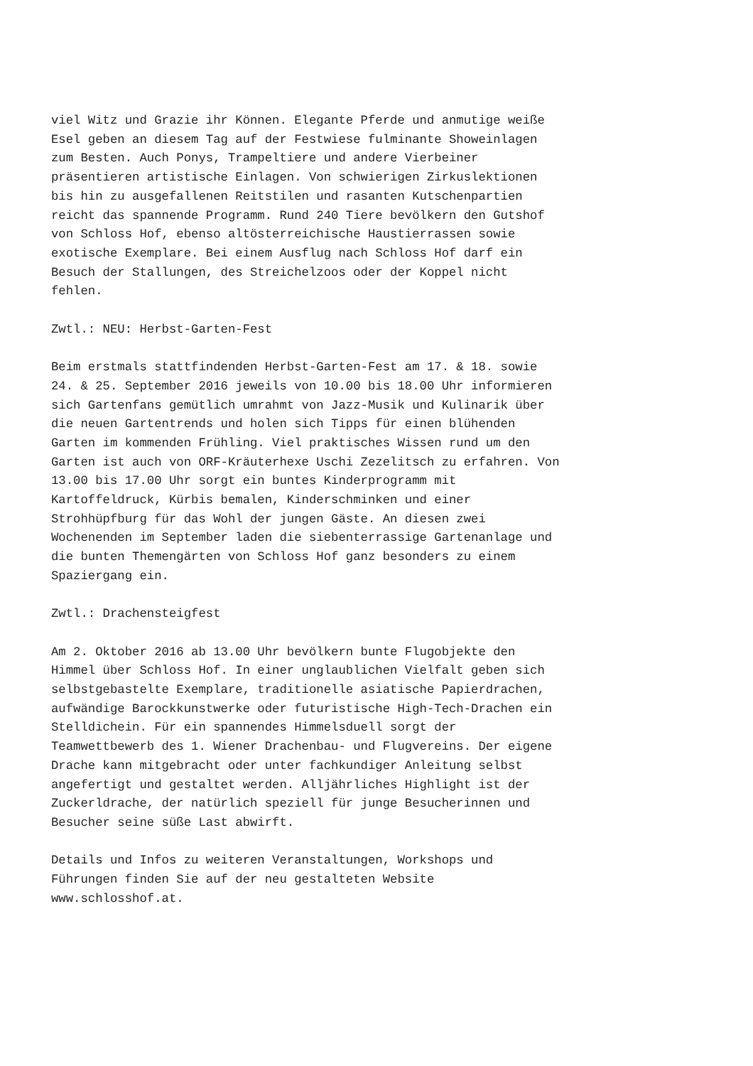viel Witz und Grazie ihr Können. Elegante Pferde und anmutige weiße Esel geben an diesem Tag auf der Festwiese fulminante Showeinlagen zum Besten. Auch Ponys, Trampeltiere und andere Vierbeiner präsentieren artistische Einlagen. Von schwierigen Zirkuslektionen bis hin zu ausgefallenen Reitstilen und rasanten Kutschenpartien reicht das spannende Programm. Rund 240 Tiere bevölkern den Gutshof von Schloss Hof, ebenso altösterreichische Haustierrassen sowie exotische Exemplare. Bei einem Ausflug nach Schloss Hof darf ein Besuch der Stallungen, des Streichelzoos oder der Koppel nicht fehlen.
Zwtl.: NEU: Herbst-Garten-Fest
Beim erstmals stattfindenden Herbst-Garten-Fest am 17. & 18. sowie 24. & 25. September 2016 jeweils von 10.00 bis 18.00 Uhr informieren sich Gartenfans gemütlich umrahmt von Jazz-Musik und Kulinarik über die neuen Gartentrends und holen sich Tipps für einen blühenden Garten im kommenden Frühling. Viel praktisches Wissen rund um den Garten ist auch von ORF-Kräuterhexe Uschi Zezelitsch zu erfahren. Von 13.00 bis 17.00 Uhr sorgt ein buntes Kinderprogramm mit Kartoffeldruck, Kürbis bemalen, Kinderschminken und einer Strohhüpfburg für das Wohl der jungen Gäste. An diesen zwei Wochenenden im September laden die siebenterrassige Gartenanlage und die bunten Themengärten von Schloss Hof ganz besonders zu einem Spaziergang ein.
Zwtl.: Drachensteigfest
Am 2. Oktober 2016 ab 13.00 Uhr bevölkern bunte Flugobjekte den Himmel über Schloss Hof. In einer unglaublichen Vielfalt geben sich selbstgebastelte Exemplare, traditionelle asiatische Papierdrachen, aufwändige Barockkunstwerke oder futuristische High-Tech-Drachen ein Stelldichein. Für ein spannendes Himmelsduell sorgt der Teamwettbewerb des 1. Wiener Drachenbau- und Flugvereins. Der eigene Drache kann mitgebracht oder unter fachkundiger Anleitung selbst angefertigt und gestaltet werden. Alljährliches Highlight ist der Zuckerldrache, der natürlich speziell für junge Besucherinnen und Besucher seine süße Last abwirft.
Details und Infos zu weiteren Veranstaltungen, Workshops und Führungen finden Sie auf der neu gestalteten Website www.schlosshof.at.